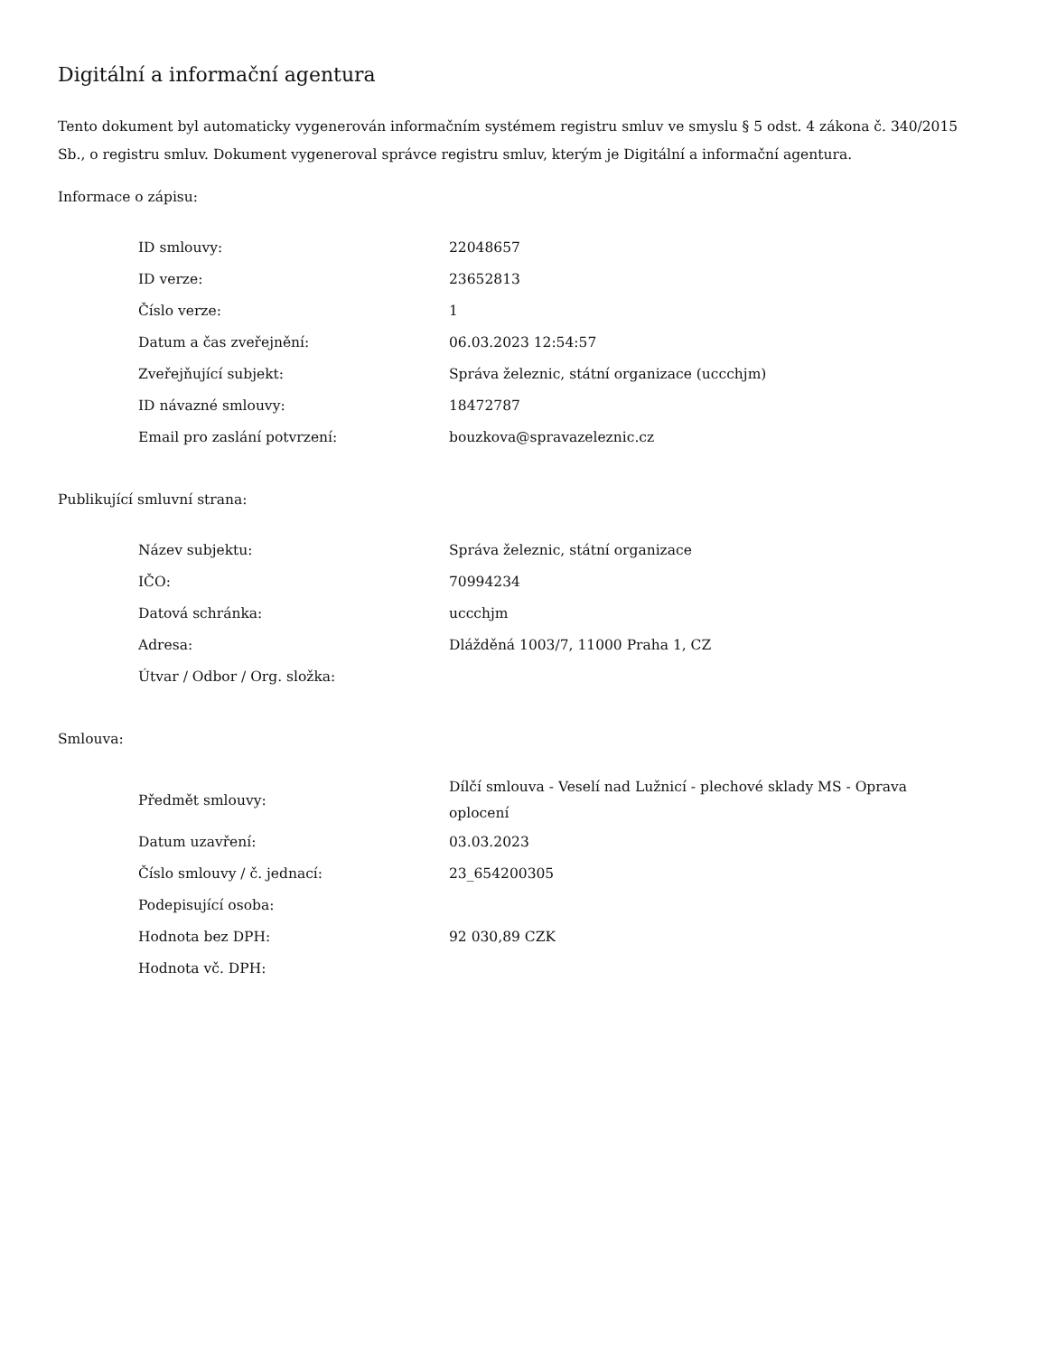Digitální a informační agentura
Tento dokument byl automaticky vygenerován informačním systémem registru smluv ve smyslu § 5 odst. 4 zákona č. 340/2015 Sb., o registru smluv. Dokument vygeneroval správce registru smluv, kterým je Digitální a informační agentura.
Informace o zápisu:
| ID smlouvy: | 22048657 |
| ID verze: | 23652813 |
| Číslo verze: | 1 |
| Datum a čas zveřejnění: | 06.03.2023 12:54:57 |
| Zveřejňující subjekt: | Správa železnic, státní organizace (uccchjm) |
| ID návazné smlouvy: | 18472787 |
| Email pro zaslání potvrzení: | bouzkova@spravazeleznic.cz |
Publikující smluvní strana:
| Název subjektu: | Správa železnic, státní organizace |
| IČO: | 70994234 |
| Datová schránka: | uccchjm |
| Adresa: | Dlážděná 1003/7, 11000 Praha 1, CZ |
| Útvar / Odbor / Org. složka: | |
Smlouva:
| Předmět smlouvy: | Dílčí smlouva - Veselí nad Lužnicí - plechové sklady MS - Oprava oplocení |
| Datum uzavření: | 03.03.2023 |
| Číslo smlouvy / č. jednací: | 23_654200305 |
| Podepisující osoba: | |
| Hodnota bez DPH: | 92 030,89 CZK |
| Hodnota vč. DPH: | |